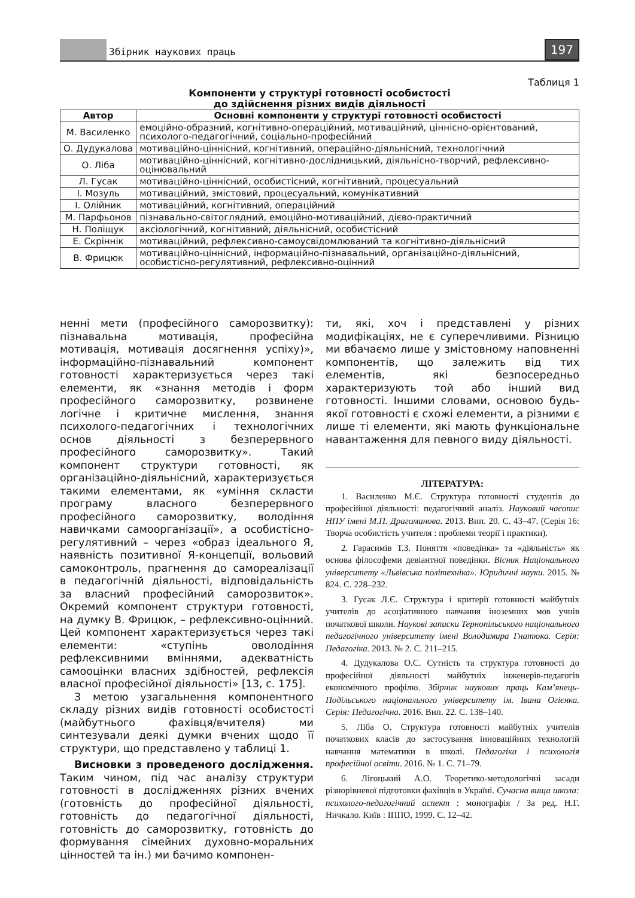Збірник наукових праць 197
Таблиця 1
Компоненти у структурі готовності особистості
до здійснення різних видів діяльності
| Автор | Основні компоненти у структурі готовності особистості |
| --- | --- |
| М. Василенко | емоційно-образний, когнітивно-операційний, мотиваційний, ціннісно-орієнтований, психолого-педагогічний, соціально-професійний |
| О. Дудукалова | мотиваційно-ціннісний, когнітивний, операційно-діяльнісний, технологічний |
| О. Ліба | мотиваційно-ціннісний, когнітивно-дослідницький, діяльнісно-творчий, рефлексивно-оцінювальний |
| Л. Гусак | мотиваційно-ціннісний, особистісний, когнітивний, процесуальний |
| І. Мозуль | мотиваційний, змістовий, процесуальний, комунікативний |
| І. Олійник | мотиваційний, когнітивний, операційний |
| М. Парфьонов | пізнавально-світоглядний, емоційно-мотиваційний, дієво-практичний |
| Н. Поліщук | аксіологічний, когнітивний, діяльнісний, особистісний |
| Е. Скріннік | мотиваційний, рефлексивно-самоусвідомлюваний та когнітивно-діяльнісний |
| В. Фрицюк | мотиваційно-ціннісний, інформаційно-пізнавальний, організаційно-діяльнісний, особистісно-регулятивний, рефлексивно-оцінний |
ненні мети (професійного саморозвитку): пізнавальна мотивація, професійна мотивація, мотивація досягнення успіху)», інформаційно-пізнавальний компонент готовності характеризується через такі елементи, як «знання методів і форм професійного саморозвитку, розвинене логічне і критичне мислення, знання психолого-педагогічних і технологічних основ діяльності з безперервного професійного саморозвитку». Такий компонент структури готовності, як організаційно-діяльнісний, характеризується такими елементами, як «уміння скласти програму власного безперервного професійного саморозвитку, володіння навичками самоорганізації», а особистісно-регулятивний – через «образ ідеального Я, наявність позитивної Я-концепції, вольовий самоконтроль, прагнення до самореалізації в педагогічній діяльності, відповідальність за власний професійний саморозвиток». Окремий компонент структури готовності, на думку В. Фрицюк, – рефлексивно-оцінний. Цей компонент характеризується через такі елементи: «ступінь оволодіння рефлексивними вміннями, адекватність самооцінки власних здібностей, рефлексія власної професійної діяльності» [13, с. 175].
З метою узагальнення компонентного складу різних видів готовності особистості (майбутнього фахівця/вчителя) ми синтезували деякі думки вчених щодо її структури, що представлено у таблиці 1.
Висновки з проведеного дослідження. Таким чином, під час аналізу структури готовності в дослідженнях різних вчених (готовність до професійної діяльності, готовність до педагогічної діяльності, готовність до саморозвитку, готовність до формування сімейних духовно-моральних цінностей та ін.) ми бачимо компонен-
ти, які, хоч і представлені у різних модифікаціях, не є суперечливими. Різницю ми вбачаємо лише у змістовному наповненні компонентів, що залежить від тих елементів, які безпосередньо характеризують той або інший вид готовності. Іншими словами, основою будь-якої готовності є схожі елементи, а різними є лише ті елементи, які мають функціональне навантаження для певного виду діяльності.
ЛІТЕРАТУРА:
1. Василенко М.Є. Структура готовності студентів до професійної діяльності: педагогічний аналіз. Науковий часопис НПУ імені М.П. Драгоманова. 2013. Вип. 20. С. 43–47. (Серія 16: Творча особистість учителя : проблеми теорії і практики).
2. Гарасимів Т.З. Поняття «поведінка» та «діяльність» як основа філософеми девіантної поведінки. Вісник Національного університету «Львівська політехніка». Юридичні науки. 2015. № 824. С. 228–232.
3. Гусак Л.Є. Структура і критерії готовності майбутніх учителів до асоціативного навчання іноземних мов учнів початкової школи. Наукові записки Тернопільського національного педагогічного університету імені Володимира Гнатюка. Серія: Педагогіка. 2013. № 2. С. 211–215.
4. Дудукалова О.С. Сутність та структура готовності до професійної діяльності майбутніх інженерів-педагогів економічного профілю. Збірник наукових праць Кам’янець-Подільського національного університету ім. Івана Огієнка. Серія: Педагогічна. 2016. Вип. 22. С. 138–140.
5. Ліба О. Структура готовності майбутніх учителів початкових класів до застосування інноваційних технологій навчання математики в школі. Педагогіка і психологія професійної освіти. 2016. № 1. С. 71–79.
6. Лігоцький А.О. Теоретико-методологічні засади різнорівневої підготовки фахівців в Україні. Сучасна вища школа: психолого-педагогічний аспект : монографія / За ред. Н.Г. Ничкало. Київ : ІППО, 1999. С. 12–42.